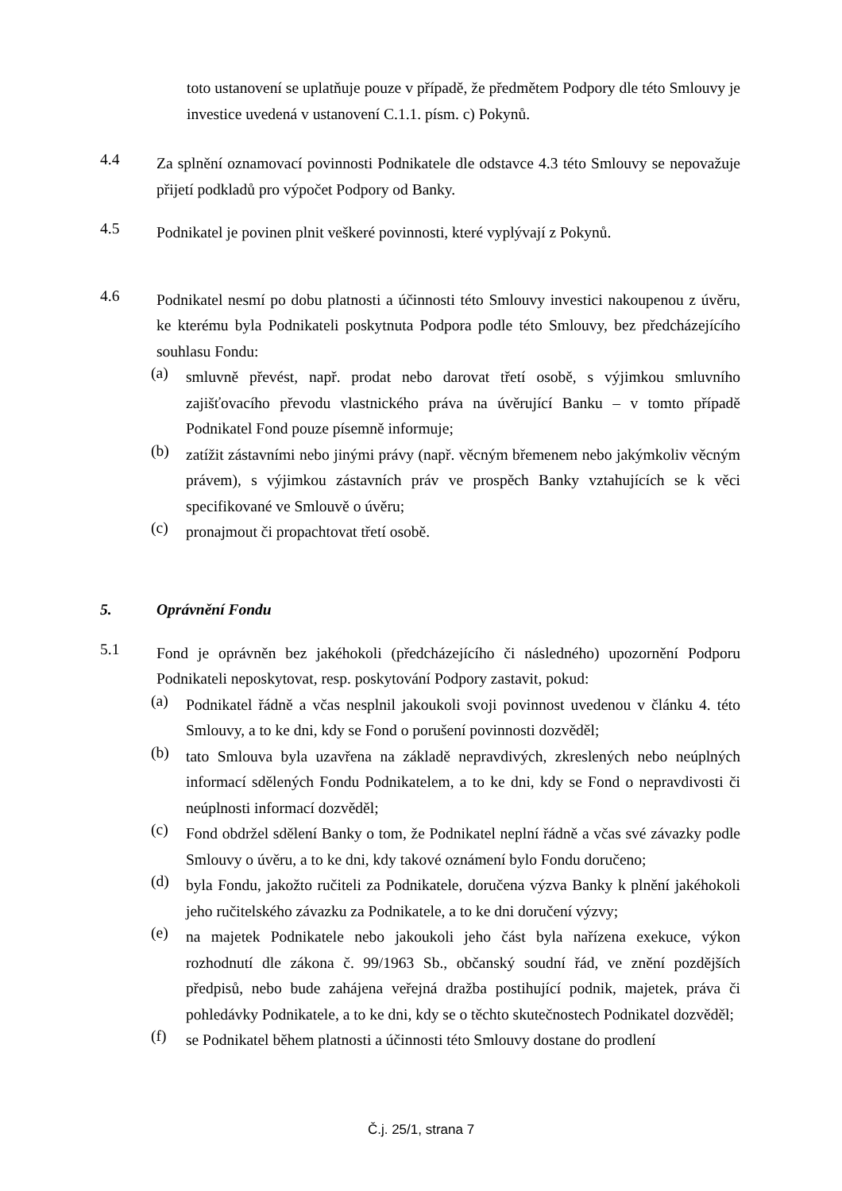toto ustanovení se uplatňuje pouze v případě, že předmětem Podpory dle této Smlouvy je investice uvedená v ustanovení C.1.1. písm. c) Pokynů.
4.4
Za splnění oznamovací povinnosti Podnikatele dle odstavce 4.3 této Smlouvy se nepovažuje přijetí podkladů pro výpočet Podpory od Banky.
4.5
Podnikatel je povinen plnit veškeré povinnosti, které vyplývají z Pokynů.
4.6
Podnikatel nesmí po dobu platnosti a účinnosti této Smlouvy investici nakoupenou z úvěru, ke kterému byla Podnikateli poskytnuta Podpora podle této Smlouvy, bez předcházejícího souhlasu Fondu:
(a)
smluvně převést, např. prodat nebo darovat třetí osobě, s výjimkou smluvního zajišťovacího převodu vlastnického práva na úvěrující Banku – v tomto případě Podnikatel Fond pouze písemně informuje;
(b)
zatížit zástavními nebo jinými právy (např. věcným břemenem nebo jakýmkoliv věcným právem), s výjimkou zástavních práv ve prospěch Banky vztahujících se k věci specifikované ve Smlouvě o úvěru;
(c)
pronajmout či propachtovat třetí osobě.
5. Oprávnění Fondu
5.1
Fond je oprávněn bez jakéhokoli (předcházejícího či následného) upozornění Podporu Podnikateli neposkytovat, resp. poskytování Podpory zastavit, pokud:
(a)
Podnikatel řádně a včas nesplnil jakoukoli svoji povinnost uvedenou v článku 4. této Smlouvy, a to ke dni, kdy se Fond o porušení povinnosti dozvěděl;
(b)
tato Smlouva byla uzavřena na základě nepravdivých, zkreslených nebo neúplných informací sdělených Fondu Podnikatelem, a to ke dni, kdy se Fond o nepravdivosti či neúplnosti informací dozvěděl;
(c)
Fond obdržel sdělení Banky o tom, že Podnikatel neplní řádně a včas své závazky podle Smlouvy o úvěru, a to ke dni, kdy takové oznámení bylo Fondu doručeno;
(d)
byla Fondu, jakožto ručiteli za Podnikatele, doručena výzva Banky k plnění jakéhokoli jeho ručitelského závazku za Podnikatele, a to ke dni doručení výzvy;
(e)
na majetek Podnikatele nebo jakoukoli jeho část byla nařízena exekuce, výkon rozhodnutí dle zákona č. 99/1963 Sb., občanský soudní řád, ve znění pozdějších předpisů, nebo bude zahájena veřejná dražba postihující podnik, majetek, práva či pohledávky Podnikatele, a to ke dni, kdy se o těchto skutečnostech Podnikatel dozvěděl;
(f)
se Podnikatel během platnosti a účinnosti této Smlouvy dostane do prodlení
Č.j. 25/1, strana 7